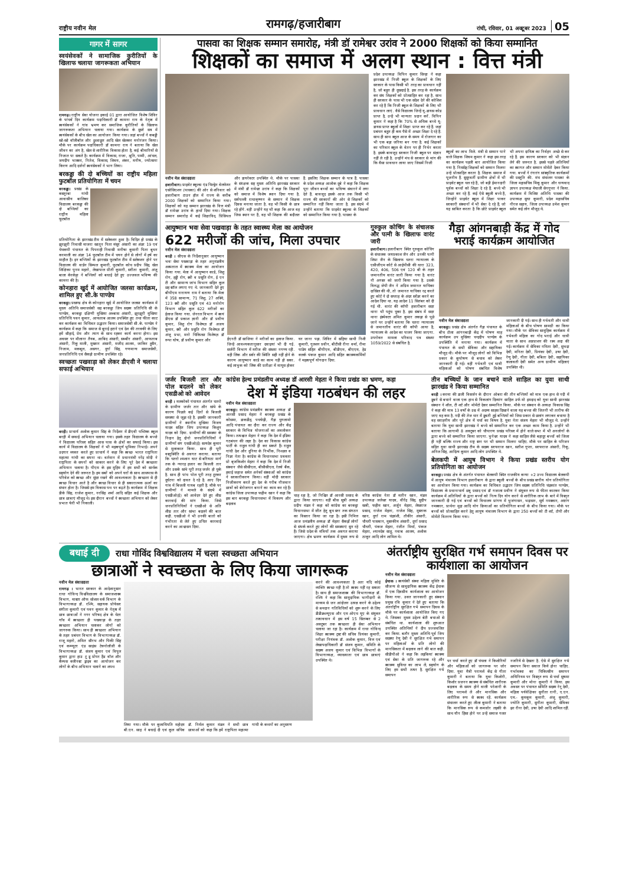राष्ट्रीय नवीन मेल
रामगढ़/हजारीबाग
रांची, रविवार, 01 अक्टूबर 2023 05
गागर में सागर
स्वयंसेवकों ने सामाजिक कुरीतियों के खिलाफ चलाया जागरूकता अभियान
रामगढ़। राष्ट्रीय सेवा योजना इकाई 01 द्वारा आयोजित विशेष शिविर के पांचवें दिन कार्यक्रम पदाधिकारी डॉ कामना राय के नेतृत्व में स्वयंसेवकों ने गांव भ्रमण कर समाजिक कुरीतियों के खिलाफ जागरूकता अभियान चलाया गया। कार्यक्रम के दूसरे सत्र में स्वयंसेवकों के बीच खेल का आयोजन किया गया। जहां बच्चों ने कबड्डी खो-खो वॉलीबॉल और छुआछूत आदि खेल खेलकर मनोरंजन किया। मौके पर कार्यक्रम पदाधिकारी डॉ कामना राय ने बताया कि खेल जीवन का अंग है, खेल से शारीरिक विकास होता है, कई बीमारियों से निजात पा सकते है। कार्यक्रम में विकास, राजा, श्रुति, पम्मी, आंचल, जयदीप भास्कर, नितेश, विकास, शिवम, शंकर, मनीष, ज्योत्सना किरण आदि दर्जनों स्वयंसेवकों ने भाग लिया।
बरकड्डा की दो बच्चियों का राष्ट्रीय महिला फुटबॉल प्रतियोगिता में चयन
बरकड्डा। प्रखंड के कस्तूरबा गांधी आवासीय बालिका विद्यालय बरकड्डा की दो बच्चियों का राष्ट्रीय महिला फुटबॉल
प्रतियोगिता के झारखंड टीम में सलेक्शन हुआ है। विदित हो प्रखंड के झुरझुरी निवासी माजरा खातून पिता मंसूर अंसारी का अंडर 19 एवं चेचकपी पंचायत के पिपराही निवासी मनीषा कुमारी पिता बुधन करमाली का अंडर 14 फुटबॉल टीम में चयन होने से लोगों में हर्ष का माहौल है। इन बच्चियों के झारखंड फुटबॉल टीम में सलेक्शन होने पर विद्यालय की वार्डन सिम्पल कुमारी, फुटबॉल कोच प्रदीप सिंह, खेल शिक्षिका पुनम महतो, लेखापाल प्रीती कुमारी, सरीता कुमारी, अंजु बाला केरकेट्टा ने बच्चियों को बधाई देते हुए उज्जवल भविष्य की कामना की है।
कोनहारा खुर्द में आयोजित जलसा कार्यक्रम, शामिल हुए सी.के पाण्डेय
बरकट्ठा। प्रखण्ड क्षेत्र के कोनहारा खुर्द में आयोजित जलसा कार्यक्रम में मुख्य अतिथि समाजसेवी सह बरकट्ठा जिप सदस्य प्रतिनिधि सी के पाण्डेय, बरकट्ठा दक्षिणी मुखिया अब्बास अंसारी, झुरझुरी मुखिया प्रतिनिधि पवन कुमार, आफताब आलम उपस्थित हुए तथा फीता काट कर कार्यक्रम का विधिवत उद्घाटन किया। समाजसेवी सी.के. पाण्डेय ने कार्यक्रम में कहा कि समाज से बुराई हटाने एवं देश की तरक्की के लिए हमें सौहार्द, प्रेम और त्याग के साथ रहकर कार्य करना होगा। इस अवसर पर मौलाना तैयब, आबिद अंसारी, सब्बीर अंसारी, आफताब अंसारी, रिंकु माली, मुख्तार अंसारी, मजीद आलम, जाकिर हुसैन, निजाम, मकबूल, असगर, दुर्गा सिंह, गणमान्य समाजसेवी, जनप्रतिनिधि एवं सैकड़ो ग्रामीण उपस्थित रहे।
स्वच्छता पखवाड़ा को लेकर डीएवी ने चलाया सफाई अभियान
बरही। प्राचार्य अशोक कुमार सिंह के निर्देशन में डीएवी पब्लिक स्कूल बरही में सफाई अभियान चलाया गया। इसके तहत विद्यालय के बच्चो ने विद्यालय परिसर सहित आस पास के क्षेत्रों का सफाई किया। इस कार्य में विद्यालय के शिक्षकों ने भी महत्वपूर्ण भूमिका निभाई। अपने उदगार व्यक्त करते हुए प्राचार्य ने कहा कि स्वच्छ भारत राष्ट्रपिता महात्मा गांधी का सपना था। वर्तमान में प्रधानमंत्री नरेंद्र मोदी ने राष्ट्रपिता के सपनों को साकार करने के लिए पूरे देश में स्वच्छता अभियान चलाया है। पीएम के इस मुहिम में हम सभी को सार्थक सहयोग देने की जरूरत है। हम सबों को अपने घरों के साथ आसपास के परिवेश को स्वच्छ और सुंदर रखने की आवश्यकता है। स्वच्छता से ही स्वच्छ विचार आते है और स्वच्छ विचार से ही सकारात्मक ऊर्जा का संचार होता है। जिससे हम विकास पथ पर बढ़ते है। कार्यक्रम में शिक्षक डीके सिंह, राजेश कुमार, नरसिंह शर्मा आदि सहित कई शिक्षक और छात्र छात्राएं मौजूद थे। इस दौरान बच्चों ने स्वच्छता अभियान को लेकर प्रभात फेरी भी निकाली।
पासवा का शिक्षक सम्मान समारोह, मंत्री डॉ रामेश्वर उरांव ने 2000 शिक्षकों को किया सम्मानित
शिक्षकों का समाज में अलग स्थान : वित्त मंत्री
नवीन मेल संवाददाता
हजारीबाग। प्राइवेट स्कूल्स एंड चिल्ड्रेन वेलफेयर एसोसिएशन (पासवा) की ओर से शनिवार को हजारीबाग टाउन हॉल में राज्य के करीब 2000 शिक्षकों को सम्मानित किया गया। शिक्षकों को यह सम्मान झारखंड के वित्त मंत्री डॉ रामेश्वर उरांव के हाथों दिया गया। शिक्षक सम्मान समारोह में कई शिक्षाविद, प्रिंसिपल और डायरेक्टर उपस्थित थे. मौके पर पासवा के संरक्षक सह मुख्य अतिथि झारखंड सरकार में मंत्री डॉ रामेश्वर उरांव ने कहा कि शिक्षकों को समाज में विशेष स्थान दिया गया है. सर्वपल्ली राधाकृष्णन के सम्मान में शिक्षक दिवस मनाया जाता है. वह भी किसी के छात्र रहे होंगे. वहीं उन्होंने यह भी कहा कि आज वह जिस स्थान पर हैं, वह भी शिक्षक की बदौलत हैं. इसलिए शिक्षक सम्मान के पात्र हैं. पासवा के प्रदेश अध्यक्ष आलोक दुबे ने कहा कि शिक्षक पूरा जीवन बच्चों का भविष्य संवारने में लगा देते हैं. बावजूद इसके आज तक किसी भी राज्य की सरकारों की ओर से शिक्षकों को सम्मानित नहीं किया जाता है. इस संदर्भ में उन्होंने बताया कि प्राइवेट स्कूल्स के शिक्षकों को सम्मानित किया गया है. पासवा के
प्रदेश उपाध्यक्ष विपिन कुमार सिन्हा ने कहा झारखंड में निजी स्कूल के शिक्षकों के लिए सरकार के पास किसी भी तरह का प्रावधान नहीं है, जो बहुत ही दुखदाई है. इस तरह के कार्यक्रम कर संघ शिक्षकों को प्रोत्साहित कर रहा है. साथ ही सरकार के पास भी एक संदेश देने की कोशिश कर रहे हैं कि निजी स्कूल के शिक्षकों के लिए भी प्रावधान लाएं. वैसे विद्यालय जिन्हें यू-डायस कोड प्राप्त है, उन्हें भी मान्यता प्रदान करें. विपिन कुमार ने कहा है कि 70% से अधिक बच्चे यू-डायस प्राप्त स्कूलों में शिक्षा प्राप्त कर रहे हैं. जहां प्रबंधन बहुत ही कम पैसे में अच्छा शिक्षा दे रहे हैं. साथ ही साथ स्कूल आज के समय में रोजगार का भी एक बड़ा जरिया बन गया है. कई शिक्षकों का परिवार स्कूल के वेतन पर ही निर्भर करता है. इसके बावजूद सरकार निजी स्कूल पर संज्ञान नहीं ले रही है. उन्होंने मंच से सरकार से मांग की कि वैसा प्रावधान लाया जाए जिसमें निजी
स्कूलों का लाभ मिले. मंत्री से सम्मान पाने वाले शिक्षक शिवम कुमार ने कहा इस तरह का कार्यक्रम पहली बार आयोजित किया गया है. निःसंदेह शिक्षकों को सम्मान मिलना उन्हें प्रोत्साहित करता है. शिक्षक समाज में पूजनीय हैं. सुदूरवर्ती ग्रामीण क्षेत्रों में भी प्राइवेट स्कूल चल रहे हैं, जो बड़ी ईमानदारी पूर्वक बच्चों को शिक्षा दे रहे हैं. बच्चे भी अच्छा कर रहे हैं. कई ऐसे स्कूली बच्चे हैं, जिन्होंने प्राइवेट स्कूल में शिक्षा पाकर सरकारी संस्थानों में भी सेवा दे रहे हैं, जो यह साबित करता है कि छोटे प्राइवेट स्कूल भी अपना दायित्व का निर्वहन अच्छे से कर रहे हैं. इस कारण सरकार को भी संज्ञान लेने की जरूरत है. इससे पहले अतिथियों का स्वागत और सम्मान मोमेंटो देकर किया गया. बच्चों ने रंगारंग सांस्कृतिक कार्यक्रमों की प्रस्तुति की. मंच संचालन पासवा के जिला महासचिव मिंकू कुमार और धन्यवाद ज्ञापन उपाध्यक्ष मेघाली सेनगुप्ता ने किया. कार्यक्रम में विशिष्ट अतिथि पासवा की उपाध्यक्ष सुधा कुमारी, प्रदेश महासचिव नीरज सहाय, जिला उपाध्यक्ष उमेश कुमार समेत कई लोग मौजूद थे.
आयुष्मान भवः सेवा पखवाड़ा के तहत स्वास्थ्य मेला का आयोजन
622 मरीजों की जांच, मिला उपचार
नवीन मेल संवाददाता
बरही । सीएस के निर्देशानुसार आयुष्मान भवः सेवा पखवाड़ा के तहत अनुमंडलीय अस्पताल में स्वास्थ्य मेला का आयोजन किया गया. मेला में आयुष्मान कार्ड, शिशु रोग, हड्डी रोग, स्त्री व प्रसूति रोग, ई एन टी और सामान्य जांच विभाग सहित कुल छह स्टॉल लगाए गए थे. जानकारी देते हुए बीपीएम नारायण राम ने बताया कि मेला में 358 सामान्य, 71 शिशु, 27 अस्थि, 123 स्त्री और प्रसूति एवं 43 मनोरोग विभाग सहित कुल 622 मरीजों का ईलाज किया गया. जेनरल विभाग में स्वयं डीएस डॉ प्रकाश ज्ञानी और डॉ प्रवीण कुमार, शिशु रोग विशेषज्ञ डॉ अजय कुमार, स्त्री और प्रसुति रोग विशेषज्ञ डॉ अंजु प्रभा, मनो चिकित्सा विशेषज्ञ डॉ रूपा घोष, डॉ प्रवीण कुमार और
ईएनटी डॉ साजिया ने मरीजों का इलाज किया. जिन्हें आवश्यकतानुसार दवाइयां भी दी गई. सर्जरी विभाग में मरीज की संख्या नगण्य रही. वही लिंक और सर्वर की स्थिति सही नहीं होने के कारण आयुष्मान कार्ड का काम नही हो सका. कई लाभुक को लिंक की प्रतीक्षा में मायूस होकर घर जाना पड़ा. शिविर में सहिया साथी निशी कुमारी, गुलशन प्रवीन, बीटीसी रीना वर्मा, रीमा पांडेय सहित बीपीएम, बीडीएम, बीएएम, हेड क्लर्क पंकज कुमार आदि सहित स्वास्थ्यकर्मियों ने महत्वपूर्ण योगदान दिया.
गुरुकुल कोचिंग के संचालक और पत्नी के खिलाफ वारंट जारी
हजारीबाग। हजारीबाग स्थित गुरुकुल कोचिंग के संचालक जयप्रकाश जैन और उनकी पत्नी शिप्रा जैन के खिलाफ चतरा न्यायालय के एसीजीएम कोर्ट से आईपीसी की धारा 323, 420, 406, 506 एवं 120 बी के तहत जमानतीय वारंट जारी किया गया है. वारंट नौ अगस्त को जारी किया गया है. उसके विरुद्ध जेपी जैन ने अग्रिम जमानत याचिका दाखिल की थी, तो जमानत याचिका रद्द करते हुए कोर्ट ने दो सप्ताह के अंदर सरेंडर करने का आदेश दिया था. यह आदेश 11 सितंबर को दी गई थी. वारंट की कॉपी हजारीबाग सदर थाना भी पहुंच चुका है. इस संबंध में सदर थाना इंस्पेक्टर अमित कुमार लकड़ा से पूछे जाने पर उन्होंने बताया कि चतरा न्यायालय से जमानतीय वारंट की कॉपी आया है, न्यायालय के आदेश का पालन किया जाएगा. उपरोक्त मामला परिवाद पत्र संख्या 1059/2022 से संबंधित है.
गैड़ा आंगनबाड़ी केंद्र में गोद भराई कार्यक्रम आयोजित
नवीन मेल संवाददाता
बरकट्ठा। प्रखंड क्षेत्र अंतर्गत गैड़ा पंचायत के बीच टोला आंगनबाड़ी केंद्र में पोषण माह कार्यक्रम उप मुखिया चन्द्रदीप पाण्डेय के उपस्थिति में मनाया गया। कार्यक्रम में पंचायत के सभी सेविका और सहायिका मौजूद थी। मौके पर मौजूद लोगों को विभिन्न प्रकार के कुपोषण से बचाव को लेकर जानकारी दी गई। वहीं गर्भवती एवं धात्री महिलाओं को पोषण संबंधित विशेष जानकारी दी गई। साथ ही गर्भवती और धात्री महिलाओं के बीच पोषण सामग्री का किया गया। मौके पर सेविका सामुहिक कार्यक्रम में गर्भवती महिला का गोद भराई और धात्री माता के साथ अन्नप्राशन की रस्म अदा की गई। कार्यक्रम में सेविका नमिता देवी, सुभद्रा देवी, मनिता देवी, प्रियंका देवी, उषा देवी, रेणु देवी, गीता देवी, बबिता देवी, सहायिका कलावती देवी समेत अन्य ग्रामीण महिलाएं उपस्थित थी।
जर्जर बिजली तार और पोल बदलने को लेकर एसडीओ को आवेदन
बरही । मलकोको पंचायत अंतर्गत चतरो के ग्रामीण जर्जर तार और खंभे के कारण पिछले कई दिनों से बिजली समस्या से जूझ रहे है. इसकी जानकारी ग्रामीणों ने स्थानीय मुखिया विजय यादव सहित जिप उपाध्यक्ष किशुन यादव को दिया. ग्रामीणों की समस्या के निदान हेतु दोनो जनप्रतिनिधियों ने ग्रामीणों संग एसडीओ(ई) सत्यदेव कुमार से मुलाकात किया. साथ ही पूरी वस्तुस्थिति से अवगत कराया. बताया कि चतरो श्मशान घाट से बरियठा मार्ग तक के ग्यारह हजार का बिजली तार और उसके खंभे पूरी तरह जर्जर हो चुके है. साथ ही पांच पोल पूरी तरह टूटकर दुर्घटना को दावत दे रहे है. आए दिन गांव में बिजली गायब रहती है. मौके पर ग्रामीणों ने मामले के संदर्भ में एसडीओ(ई) को आवेदन देते हुए शीघ्र कारवाई की मांग किया. जिसे जनप्रतिनिधियों ने एसडीओ से अति शीघ्र तार और खंभा बदलने की बात कही. एसडीओ ने भी उनकी बातो को गंभीरता से लेते हुए उचित कारवाई करने का आश्वासन दिया.
कांग्रेस हेल्थ प्रमंडलीय अध्यक्ष डॉ आरसी मेहता ने किया प्रखंड का भ्रमण, कहा
देश में इंडिया गठबंधन की लहर
नवीन मेल संवाददाता
बरकट्ठा। कांग्रेस प्रमंडलीय स्वास्थ्य अध्यक्ष डॉ आरसी प्रसाद मेहता ने बरकट्ठा प्रखंड के कोसमा, डाकडीह, पचफेड़ी, गैड़ा चुगलामो आदि पंचायत का दौरा कर राज्य और केंद्र सरकार के विभिन्न योजनाओं का अवलोकन किया। तत्पश्चात मेहता ने कहा कि देश में इंडिया गठबंधन की लहर है। देश का विकास कांग्रेस पार्टी के राहुल गांधी ही कर सकते हैं। राहुल गांधी देश और दुनिया के निर्भीक, निश्छल व निडर नेता है। कांग्रेस के विधानसभा प्रवक्ता प्रो बृजकिशोर मेहता ने कहा कि देश में निजी संस्थान जैसे सीसीएल, बीसीसीएल, रेलवे बैंक, हवाई जहाज समेत अनेकों संस्थाओं को कांग्रेस ने सरकारीकरण किया। वहीं मोदी सरकार निजीकरण करते हुए देश के गरीब नौजवान छात्रों को बेरोजगार बनाने का काम कर रहे हैं। कांग्रेस जिला उपाध्यक्ष फहीम खान ने कहा कि इस बार बरकट्ठा विधानसभा में विकल्प और बदलाव
चाह रहा है, जो निश्चित डॉ आरसी प्रसाद के द्वारा किया जाएगा। वहीं बीस सूत्री अध्यक्ष प्रदीप मंडल ने कहा को कांग्रेस का बरकट्ठा विधानसभा में जीत हेतु बुथ स्तर तक संगठन का विस्तार किया जा रहा है। इसी निमित्त आज प्रमंडलीय अध्यक्ष डॉ मेहता सैकड़ों लोगों से संपर्क करते हुए लोगों की समस्याएं सुन रहे हैं। जिसे प्रदेश के मंत्रियों तक अवगत कराया जाएगा। क्षेत्र भ्रमण कार्यक्रम में मुख्य रूप से वरिष्ठ कांग्रेस नेता डॉ मतीन खान, मंडल उपाध्यक्ष जलेश्वर यादव, वीरेंद्र सिंह, सुदीप खत्री, फहीम खान, अर्जुन मेहता, लेखराज प्रसाद, राजेश मेहता, राजेश सिंह, मुस्ताक खान, दुर्गा राम चंद्रवंशी, तौकीर अंसारी, चौधरी पासवान, मुस्तकीम अंसारी, दुर्गा प्रसाद चौधरी, पंकज मेहता, रंजीत मिर्धा, पंकज मेहता, श्यामदेव साहू, नवाब आलम, अशोक ठाकुर आदि लोग शामिल थे।
तीन बच्चियों के जान बचाने वाले साहिल का युवा साथी झारखंड ने किया सम्मानित
बरही । करमा की डाली विसर्जन के दौरान ओबरा की तीन बच्चियों को मात्र एक हाथ से नदी में डूबने से बचाने वाला एक हाथ से विकलांग दिव्यांग साहिल उर्फ मो इमदाद को युवा साथी झारखंड संस्थान ने शॉल, टी शर्ट और मोमेंटो देकर सम्मानित किया. मौके पर संस्थान के अध्यक्ष विकास सिंह ने कहा की मात्र 13 वर्षों के उम्र में अदम्य साहस दिखाने वाला यह बच्चा की जितनी भी तारीफ की जाए वह कम है. नदी की तेज धार में डूबती हुई बच्चियों को जिस प्रकार से छलांग लगाकर बचाया है वह सराहनीय और पूरे क्षेत्र में चर्चा का विषय है. युवा नेता संजय मेहता भी मौजूद थे. उन्होंने बताया कि युवा साथी झारखंड ने बच्चे को सम्मानित कर एक अच्छा काम किया है. उन्होंने भी बताया कि आगामी 8 अक्टूबर को चौपारण प्रखंड परिसर में होने वाले सभा में भी अनलोगों के द्वारा बच्चे को सम्मानित किया जाएगा. भुनेश्वर यादव ने कहा साहिल जैसे बहादुर बच्चों को जिला ही नहीं बल्कि राज्य और राष्ट्र स्तर पर भी सम्मान मिलना चाहिए. मौके पर साहिल के परिजन सहित युवा साथी झारखंड टीम के सदस्य सरफराज खान, सतीश गुप्ता, सरफराज अंसारी, रिंकू, अनिल सिंह, आदित्य कुमार आदि लोग उपस्थित थे.
बेलकपी में आयुष विभाग ने किया प्रखंड स्तरीय योग प्रतियोगिता का आयोजन
बरकट्ठा। प्रखंड क्षेत्र के अंतर्गत पंचायत बेलकपी स्थित राजकीय कन्या +2 उच्च विद्यालय बेलकपी में आयुष मंत्रालय विभाग हजारीबाग के द्वारा स्कूली बच्चों के बीच प्रखंड स्तरीय योग प्रतियोगिता का आयोजन किया गया। कार्यक्रम का विधिवत उद्घाटन जिप सदस्य प्रतिनिधि चंद्रकांत पाण्डेय, विद्यालय के प्रधानाचार्य छत्रु प्रसाद एवं डॉ गजाला प्रवीण ने संयुक्त रूप से फीता काटकर किया कार्यक्रम में अतिथियों के द्वारा बच्चों को नित्य दिन योग करने से शारीरिक लाभ के बारे में विस्तृत जानकारी दी गई एवं बच्चों को विधालय प्रांगण में भुजंगासन, भद्रासन, सूर्य नमस्कार, अष्टांग नमस्कार, प्रार्थना मुद्रा आदि योग क्रियाओं का प्रतियोगिता बच्चों के बीच किया गया। मौके पर बच्चों को प्रोत्साहित करने हेतु आयुष मंत्रालय विभाग के द्वारा 250 बच्चों को टी शर्ट, टोपी और मोमेंटो वितरण किया गया।
बधाई दी
राधा गोविंद विश्वविद्यालय में चला स्वच्छता अभियान
छात्राओं ने स्वच्छता के लिए किया जागरूक
नवीन मेल संवाददाता
रामगढ़ । भारत सरकार के आदेशानुसार राधा गोविन्द विश्वविद्यालय के समाजशास्त्र विभाग, मास्टर ऑफ सोशल वर्क विभाग के विभागाध्यक्ष डॉ. रश्मि, सहायक प्रोफेसर संगीता कुमारी एवं पवन कुमार के नेतृत्व में छात्र छात्राओं ने नगर परिषद क्षेत्र के चेटर गाँव में स्वच्छता ही पखवाड़ा के तहत स्वच्छता अभियान चलाकर लोगों को जागरुक किया। साथ ही स्वच्छता अभियान के तहत प्रबंधन विभाग के विभागाध्यक्ष डॉ. राजू महतो, अमित सौरभ और पिंकी सिंह एवं कम्प्यूटर एंड साइंस टेक्नोलॉजी के विभागाध्यक्ष डॉ. संजय कुमार एवं विपुल कुमार द्वारा हाउ टू डू प्रोपर हैंड वॉश और कैम्पस क्लीनस्ट ड्राइव का आयोजन कर लोगों के बीच अभियान चलाने का शपथ
लिया गया। मौके पर कुलाधिपति महोदय बी.एन. साह ने बधाई दी एवं कुल सचिव डॉ. निर्मल कुमार मंडल ने सभी छात्र छात्राओं को कहा कि हमें राष्ट्रपिता महात्मा गांधी के कथनों का अनुसरण
करने की आवश्यकता है अतः यदि कोई व्यक्ति स्वच्छ नहीं है तो स्वस्थ नहीं रह सकता है। साथ ही समाजशास्त्र की विभागाध्यक्ष डॉ. रश्मि ने कहा कि सामुदायिक भागीदारी के माध्यम से जन आंदोलन उत्पन्न करने के उद्देश्य से श्रमदान गतिविधियों को शुरू करने के लिए डीडीडब्ल्यूएस और एम ओएच यूए के संयुक्त तत्वावधान में इस वर्ष 15 सितम्बर से 2 अक्टूबर तक स्वच्छता ही सेवा अभियान चलाया जा रहा है। कार्यक्रम में राधा गोविन्द शिक्षा स्वास्थ्य ट्रस्ट की सचिव प्रियंका कुमारी, परीक्षा नियंत्रक डॉ. अशोक कुमार, वित्त एवं लेखापदाधिकारी डॉ संजय कुमार, समिति के सदस्य अजय कुमार एवं विभिन्न विभागों के विभागाध्यक्ष, व्याख्याता एवं छात्र छात्राएं उपस्थित थे।
अंतर्राष्ट्रीय सुरक्षित गर्भ समापन दिवस पर कार्यशाला का आयोजन
नवीन मेल संवाददाता
ईचाक । स्वयंसेवी संस्था महिला मुक्ति के सौजन्य से सामुदायिक स्वास्थ्य केंद्र ईचाक में एक दिवसीय कार्यशाला का आयोजन किया गया. उक्त जानकारी हुए संस्थान प्रमुख रवि कुमार ने देते हुए बताया कि अंतर्राष्ट्रीय सुरक्षित गर्भ समापन दिवस के मौके पर कार्यशाला आयोजित किए गए थे. जिसका मुख्य उद्देश्य बेटी बचाओ से संबंधित था. कार्यशाला की शुरुआत उपस्थित अतिथियों ने दीप प्रज्जवलित कर किया. बतौर मुख्य अतिथि पूर्व जिप सदस्या रेणु देवी ने सुरक्षित गर्भ समापन पर महिलाओं के प्रति लोगो की मानसिकता में बदलाव लाने की बात कही. सीडीपीओ ने कहा कि लड़कियां स्वास्थ्य एवं सेवा के प्रति जागरूक रहे और स्वास्थ्य सुविधा का लाभ लें, सहयोग के लिए हम सभी तत्पर है. सुरक्षित गर्भ समापन
पर चर्चा करते हुए डॉ चंचला ने किशोरियों और महिलाओं को जागरूक पर जोर दिया. युवा मैत्री परामर्श केंद्र से गीता कुमारी ने बताया कि युवा किशोरी, किशोर प्रजनन स्वास्थ्य से संबंधित शारीरक बदलाव के समय होने वाली परेशानी के लिए परामर्श लें और मानसिक और शारीरिक रूप से स्वस्थ रहें. कार्यक्रम संचालन करते हुए लीला कुमारी ने बताया कि मानसिक रूप से कमजोर लड़की के साथ यौन हिंसा होने पर उन्हें समाज गलत नजरिये से देखता है. ऐसे में सुरक्षित गर्भ समापन बिना सवाल किये होना चाहिए. गर्भावस्था का चिकित्सीय समापन अधिनियम पर विस्तृत रूप से चर्चा सुषमा कुमारी और मोना कुमारी ने किया. इस अवसर पर पंचायत समिति सदस्य रेनू देवी, महिला पर्यवेक्षिका सुनीता रानी, ए.एन. एम.- कुमकुम कुमारी, अंजू कुमारी, ज्योति कुमारी, सुनीता कुमारी, सेविका झा रीना देवी, उषा देवी आदि शामिल रहीं.